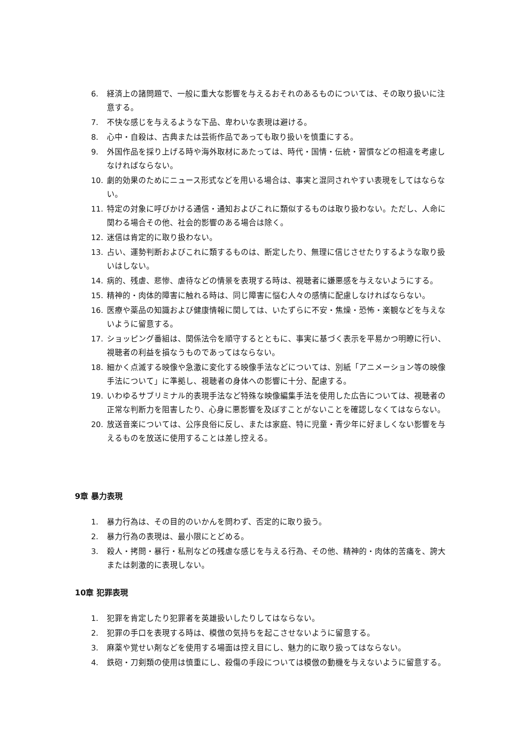6. 経済上の諸問題で、一般に重大な影響を与えるおそれのあるものについては、その取り扱いに注意する。
7. 不快な感じを与えるような下品、卑わいな表現は避ける。
8. 心中・自殺は、古典または芸術作品であっても取り扱いを慎重にする。
9. 外国作品を採り上げる時や海外取材にあたっては、時代・国情・伝統・習慣などの相違を考慮しなければならない。
10. 劇的効果のためにニュース形式などを用いる場合は、事実と混同されやすい表現をしてはならない。
11. 特定の対象に呼びかける通信・通知およびこれに類似するものは取り扱わない。ただし、人命に関わる場合その他、社会的影響のある場合は除く。
12. 迷信は肯定的に取り扱わない。
13. 占い、運勢判断およびこれに類するものは、断定したり、無理に信じさせたりするような取り扱いはしない。
14. 病的、残虐、悲惨、虐待などの情景を表現する時は、視聴者に嫌悪感を与えないようにする。
15. 精神的・肉体的障害に触れる時は、同じ障害に悩む人々の感情に配慮しなければならない。
16. 医療や薬品の知識および健康情報に関しては、いたずらに不安・焦燥・恐怖・楽観などを与えないように留意する。
17. ショッピング番組は、関係法令を順守するとともに、事実に基づく表示を平易かつ明瞭に行い、視聴者の利益を損なうものであってはならない。
18. 細かく点滅する映像や急激に変化する映像手法などについては、別紙「アニメーション等の映像手法について」に準拠し、視聴者の身体への影響に十分、配慮する。
19. いわゆるサブリミナル的表現手法など特殊な映像編集手法を使用した広告については、視聴者の正常な判断力を阻害したり、心身に悪影響を及ぼすことがないことを確認しなくてはならない。
20. 放送音楽については、公序良俗に反し、または家庭、特に児童・青少年に好ましくない影響を与えるものを放送に使用することは差し控える。
9章 暴力表現
1. 暴力行為は、その目的のいかんを問わず、否定的に取り扱う。
2. 暴力行為の表現は、最小限にとどめる。
3. 殺人・拷問・暴行・私刑などの残虐な感じを与える行為、その他、精神的・肉体的苦痛を、誇大または刺激的に表現しない。
10章 犯罪表現
1. 犯罪を肯定したり犯罪者を英雄扱いしたりしてはならない。
2. 犯罪の手口を表現する時は、模倣の気持ちを起こさせないように留意する。
3. 麻薬や覚せい剤などを使用する場面は控え目にし、魅力的に取り扱ってはならない。
4. 鉄砲・刀剣類の使用は慎重にし、殺傷の手段については模倣の動機を与えないように留意する。